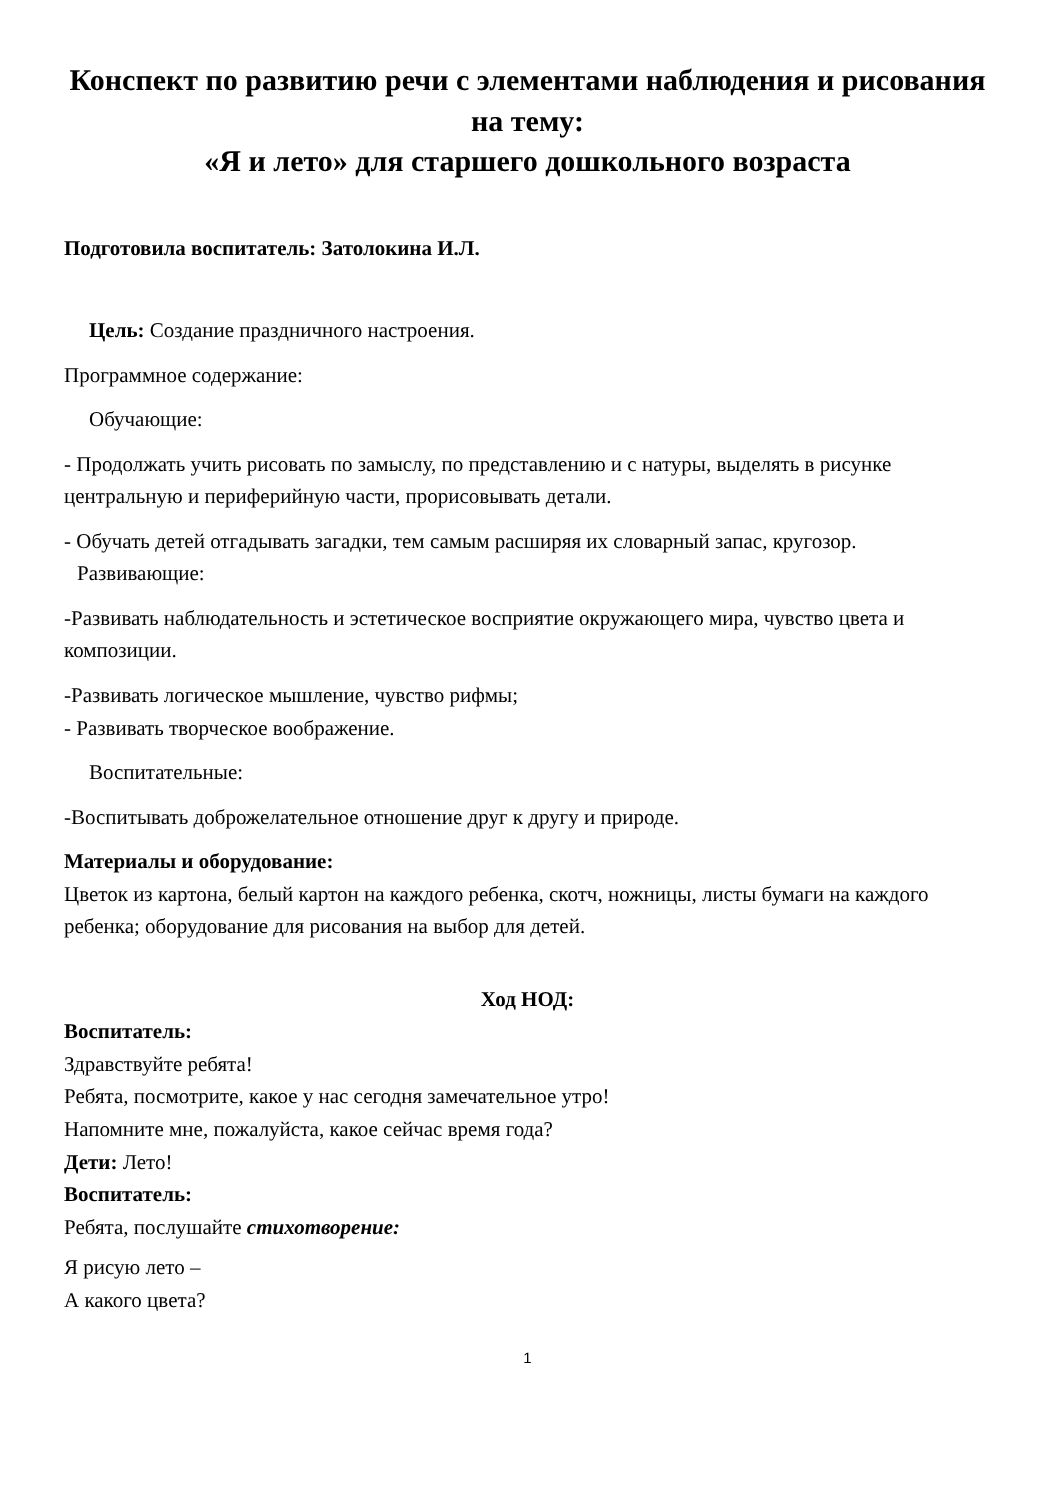Конспект по развитию речи с элементами наблюдения и рисования на тему:
«Я и лето» для старшего дошкольного возраста
Подготовила воспитатель: Затолокина И.Л.
Цель: Создание праздничного настроения.
Программное содержание:
Обучающие:
- Продолжать учить рисовать по замыслу, по представлению и с натуры, выделять в рисунке центральную и периферийную части, прорисовывать детали.
- Обучать детей отгадывать загадки, тем самым расширяя их словарный запас, кругозор.
Развивающие:
-Развивать наблюдательность и эстетическое восприятие окружающего мира, чувство цвета и композиции.
-Развивать логическое мышление, чувство рифмы;
- Развивать творческое воображение.
Воспитательные:
-Воспитывать доброжелательное отношение друг к другу и природе.
Материалы и оборудование:
Цветок из картона, белый картон на каждого ребенка, скотч, ножницы, листы бумаги на каждого ребенка; оборудование для рисования на выбор для детей.
Ход НОД:
Воспитатель:
Здравствуйте ребята!
Ребята, посмотрите, какое у нас сегодня замечательное утро!
Напомните мне, пожалуйста, какое сейчас время года?
Дети: Лето!
Воспитатель:
Ребята, послушайте стихотворение:
Я рисую лето –
А какого цвета?
1